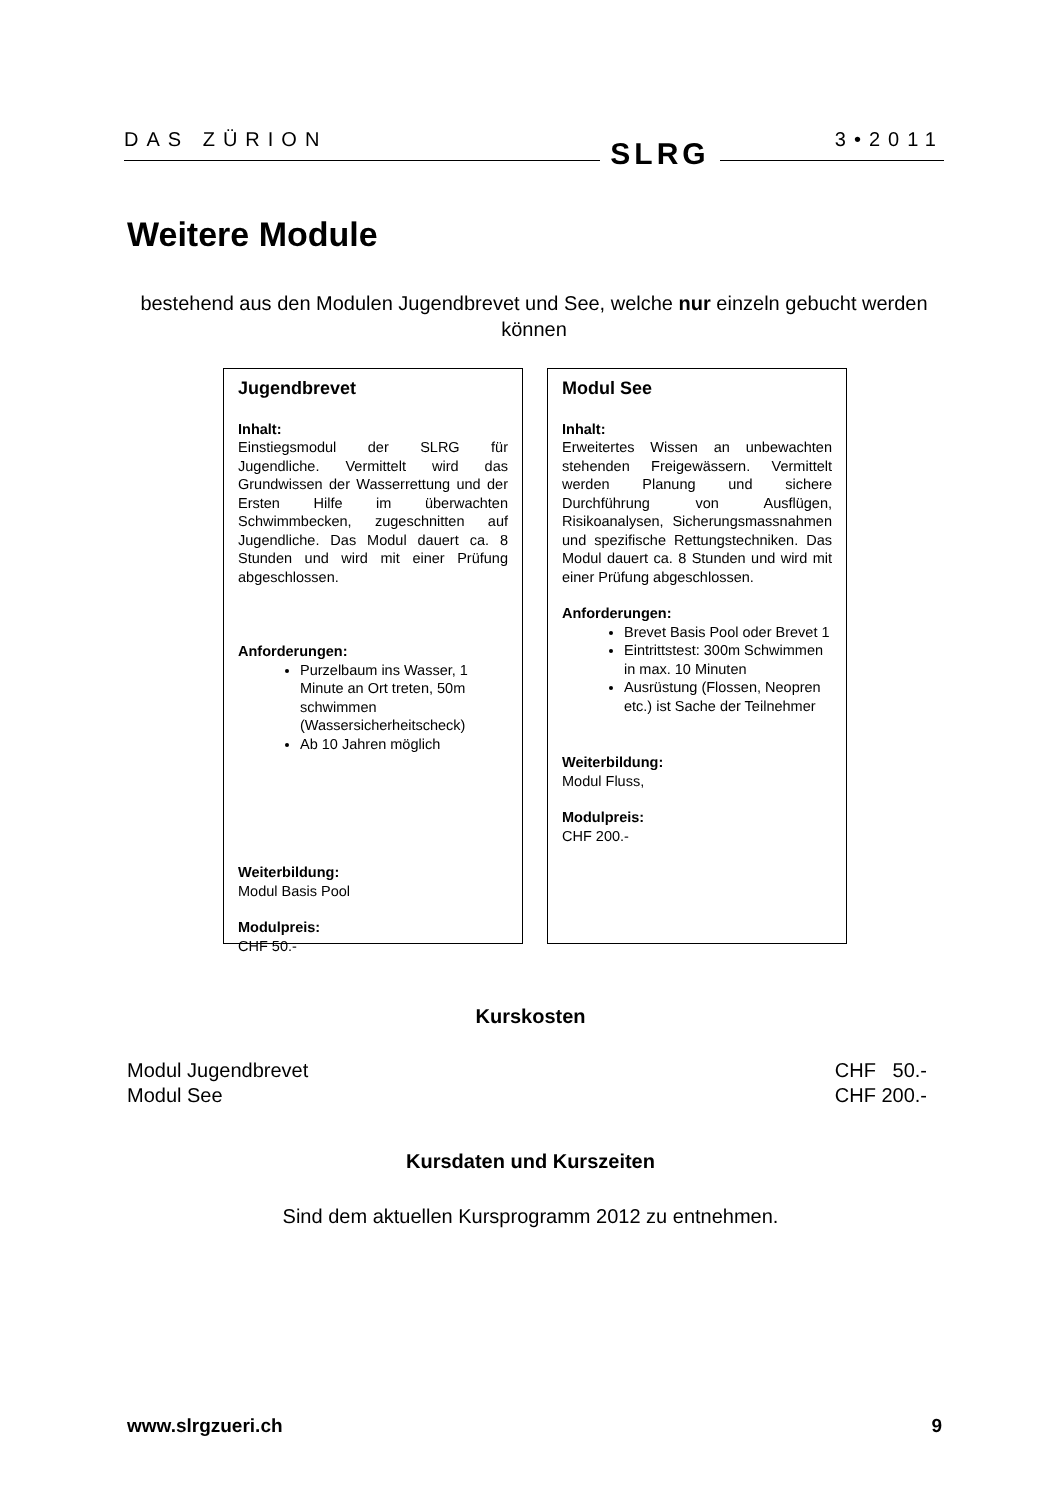DAS ZÜRION 3•2011
SLRG
Weitere Module
bestehend aus den Modulen Jugendbrevet und See, welche nur einzeln gebucht werden können
Jugendbrevet
Inhalt:
Einstiegsmodul der SLRG für Jugendliche. Vermittelt wird das Grundwissen der Wasserrettung und der Ersten Hilfe im überwachten Schwimmbecken, zugeschnitten auf Jugendliche. Das Modul dauert ca. 8 Stunden und wird mit einer Prüfung abgeschlossen.
Anforderungen:
Purzelbaum ins Wasser, 1 Minute an Ort treten, 50m schwimmen (Wassersicherheitscheck)
Ab 10 Jahren möglich
Weiterbildung:
Modul Basis Pool
Modulpreis:
CHF 50.-
Modul See
Inhalt:
Erweitertes Wissen an unbewachten stehenden Freigewässern. Vermittelt werden Planung und sichere Durchführung von Ausflügen, Risikoanalysen, Sicherungsmassnahmen und spezifische Rettungstechniken. Das Modul dauert ca. 8 Stunden und wird mit einer Prüfung abgeschlossen.
Anforderungen:
Brevet Basis Pool oder Brevet 1
Eintrittstest: 300m Schwimmen in max. 10 Minuten
Ausrüstung (Flossen, Neopren etc.) ist Sache der Teilnehmer
Weiterbildung:
Modul Fluss,
Modulpreis:
CHF 200.-
Kurskosten
Modul Jugendbrevet CHF 50.-
Modul See CHF 200.-
Kursdaten und Kurszeiten
Sind dem aktuellen Kursprogramm 2012 zu entnehmen.
www.slrgzueri.ch 9